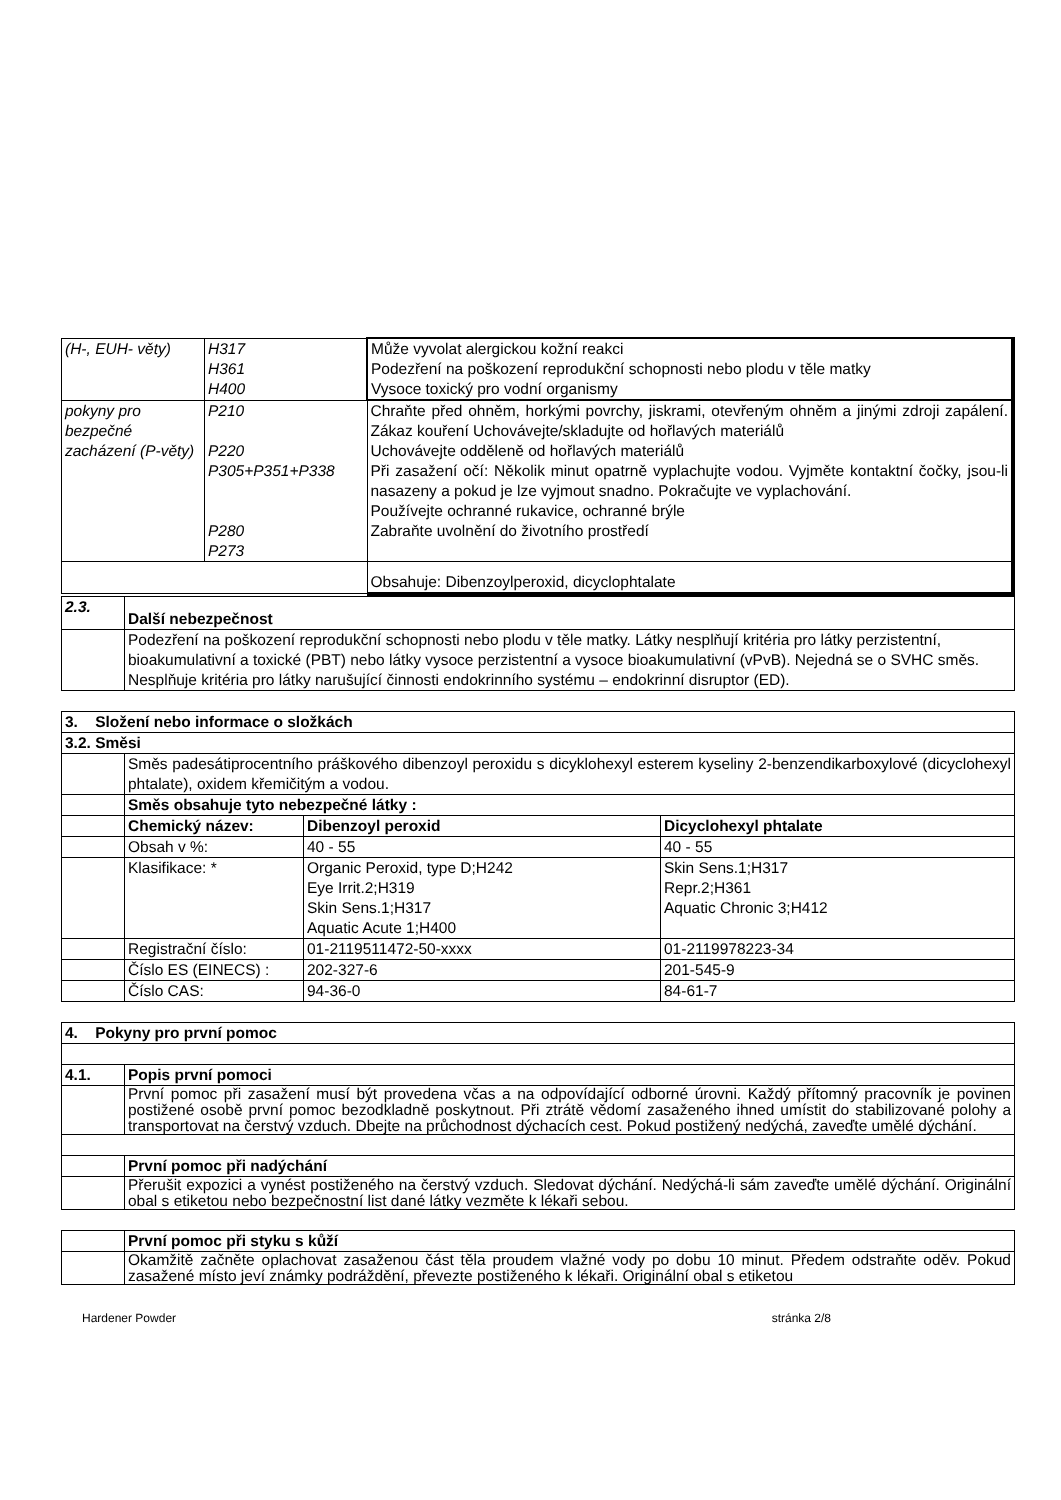| (H-, EUH- věty) | H317 H361 H400 | Může vyvolat alergickou kožní reakci Podezření na poškození reprodukční schopnosti nebo plodu v těle matky Vysoce toxický pro vodní organismy |
| pokyny pro bezpečné zacházení (P-věty) | P210 P220 P305+P351+P338 P280 P273 | Chraňte před ohněm, horkými povrchy, jiskrami, otevřeným ohněm a jinými zdroji zapálení. Zákaz kouření Uchovávejte/skladujte od hořlavých materiálů Uchovávejte odděleně od hořlavých materiálů Při zasažení očí: Několik minut opatrně vyplachujte vodou. Vyjměte kontaktní čočky, jsou-li nasazeny a pokud je lze vyjmout snadno. Pokračujte ve vyplachování. Používejte ochranné rukavice, ochranné brýle Zabraňte uvolnění do životního prostředí |
| | | Obsahuje: Dibenzoylperoxid, dicyclophtalate |
| 2.3. | Další nebezpečnost |
| | Podezření na poškození reprodukční schopnosti nebo plodu v těle matky. Látky nesplňují kritéria pro látky perzistentní, bioakumulativní a toxické (PBT) nebo látky vysoce perzistentní a vysoce bioakumulativní (vPvB). Nejedná se o SVHC směs. Nesplňuje kritéria pro látky narušující činnosti endokrinního systému – endokrinní disruptor (ED). |
| 3. Složení nebo informace o složkách | | | |
| 3.2. Směsi | | | |
| | Směs padesátiprocentního práškového dibenzoyl peroxidu s dicyklohexyl esterem kyseliny 2-benzendikarboxylové (dicyclohexyl phtalate), oxidem křemičitým a vodou. | | |
| | Směs obsahuje tyto nebezpečné látky : | | |
| | Chemický název: | Dibenzoyl peroxid | Dicyclohexyl phtalate |
| | Obsah v %: | 40 - 55 | 40 - 55 |
| | Klasifikace: * | Organic Peroxid, type D;H242 Eye Irrit.2;H319 Skin Sens.1;H317 Aquatic Acute 1;H400 | Skin Sens.1;H317 Repr.2;H361 Aquatic Chronic 3;H412 |
| | Registrační číslo: | 01-2119511472-50-xxxx | 01-2119978223-34 |
| | Číslo ES (EINECS) : | 202-327-6 | 201-545-9 |
| | Číslo CAS: | 94-36-0 | 84-61-7 |
| 4. Pokyny pro první pomoc | |
| 4.1. | Popis první pomoci |
| | První pomoc při zasažení musí být provedena včas a na odpovídající odborné úrovni. Každý přítomný pracovník je povinen postižené osobě první pomoc bezodkladně poskytnout. Při ztrátě vědomí zasaženého ihned umístit do stabilizované polohy a transportovat na čerstvý vzduch. Dbejte na průchodnost dýchacích cest. Pokud postižený nedýchá, zaveďte umělé dýchání. |
| | První pomoc při nadýchání |
| | Přerušit expozici a vynést postiženého na čerstvý vzduch. Sledovat dýchání. Nedýchá-li sám zaveďte umělé dýchání. Originální obal s etiketou nebo bezpečnostní list dané látky vezměte k lékaři sebou. |
| | První pomoc při styku s kůží |
| | Okamžitě začněte oplachovat zasaženou část těla proudem vlažné vody po dobu 10 minut. Předem odstraňte oděv. Pokud zasažené místo jeví známky podráždění, převezte postiženého k lékaři. Originální obal s etiketou |
Hardener Powder stránka 2/8